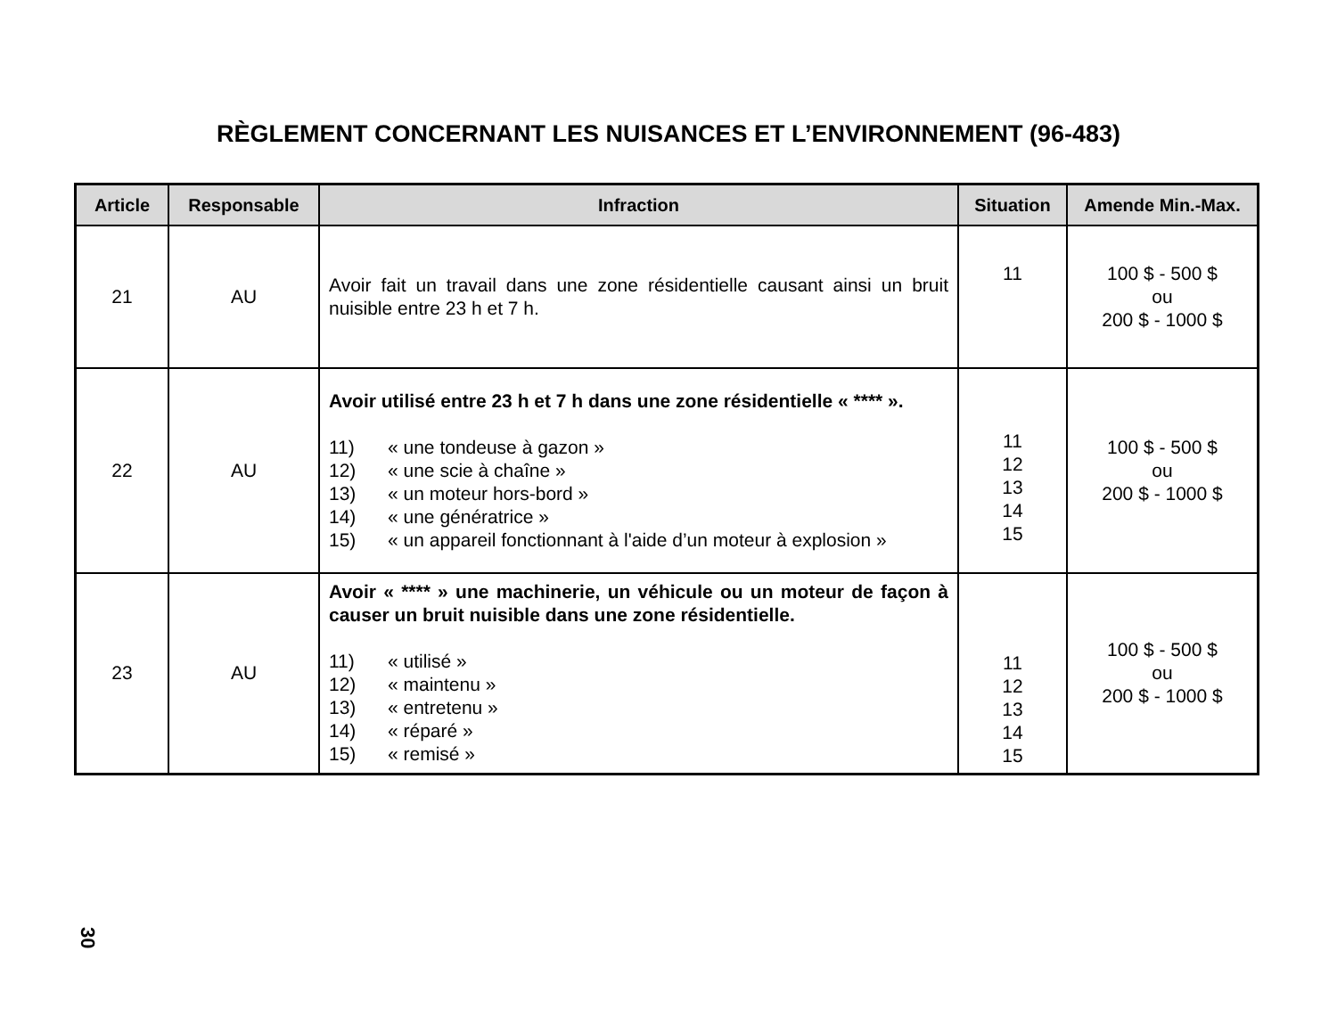RÈGLEMENT CONCERNANT LES NUISANCES ET L’ENVIRONNEMENT (96-483)
| Article | Responsable | Infraction | Situation | Amende Min.-Max. |
| --- | --- | --- | --- | --- |
| 21 | AU | Avoir fait un travail dans une zone résidentielle causant ainsi un bruit nuisible entre 23 h et 7 h. | 11 | 100 $ - 500 $ ou 200 $ - 1000 $ |
| 22 | AU | Avoir utilisé entre 23 h et 7 h dans une zone résidentielle « **** ». 11) « une tondeuse à gazon » 12) « une scie à chaîne » 13) « un moteur hors-bord » 14) « une génératrice » 15) « un appareil fonctionnant à l'aide d’un moteur à explosion » | 11 12 13 14 15 | 100 $ - 500 $ ou 200 $ - 1000 $ |
| 23 | AU | Avoir « **** » une machinerie, un véhicule ou un moteur de façon à causer un bruit nuisible dans une zone résidentielle. 11) « utilisé » 12) « maintenu » 13) « entretenu » 14) « réparé » 15) « remisé » | 11 12 13 14 15 | 100 $ - 500 $ ou 200 $ - 1000 $ |
30